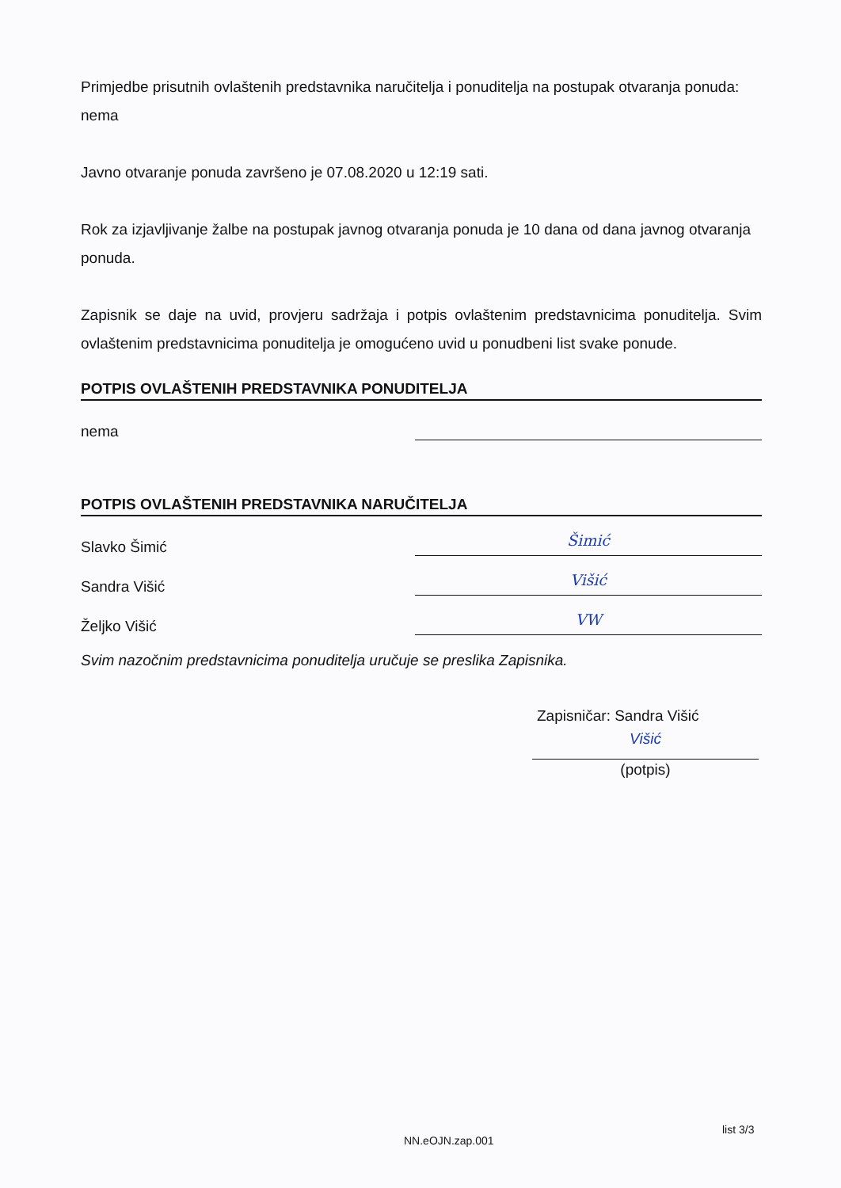Primjedbe prisutnih ovlaštenih predstavnika naručitelja i ponuditelja na postupak otvaranja ponuda:
nema
Javno otvaranje ponuda završeno je 07.08.2020 u 12:19 sati.
Rok za izjavljivanje žalbe na postupak javnog otvaranja ponuda je 10 dana od dana javnog otvaranja ponuda.
Zapisnik se daje na uvid, provjeru sadržaja i potpis ovlaštenim predstavnicima ponuditelja. Svim ovlaštenim predstavnicima ponuditelja je omogućeno uvid u ponudbeni list svake ponude.
POTPIS OVLAŠTENIH PREDSTAVNIKA PONUDITELJA
nema
POTPIS OVLAŠTENIH PREDSTAVNIKA NARUČITELJA
Slavko Šimić Šimić
Sandra Višić Višić
Željko Višić VW
Svim nazočnim predstavnicima ponuditelja uručuje se preslika Zapisnika.
Zapisničar: Sandra Višić
Višić
(potpis)
NN.eOJN.zap.001
list 3/3